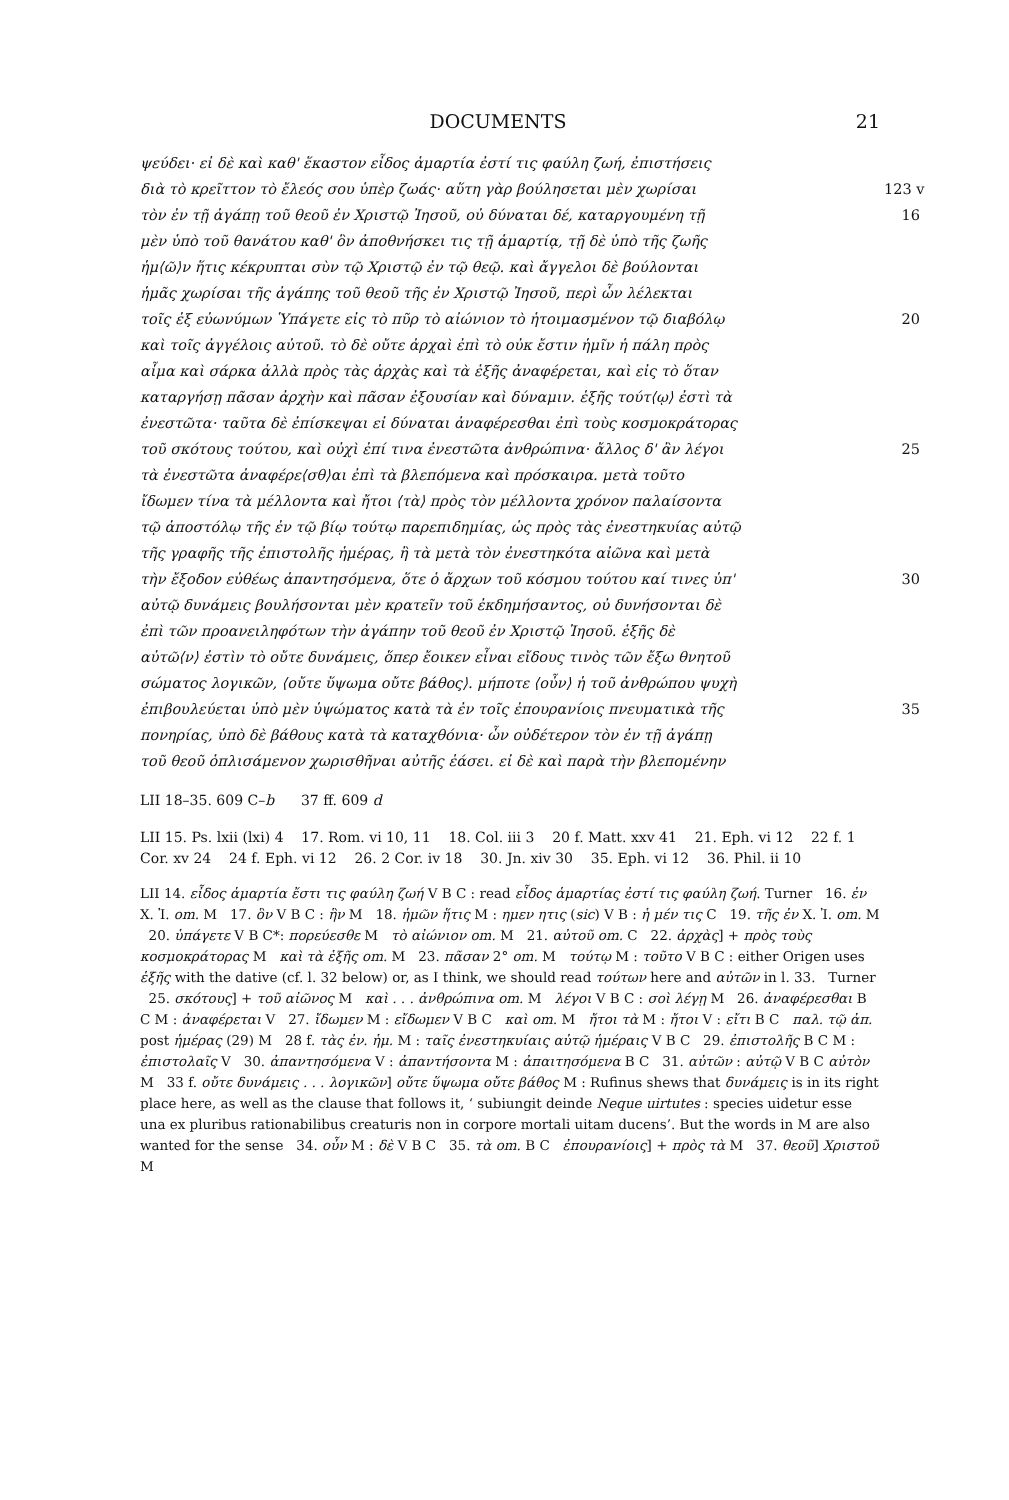DOCUMENTS 21
ψεύδει· εἰ δὲ καὶ καθ' ἕκαστον εἶδος ἁμαρτία ἐστί τις φαύλη ζωή, ἐπιστήσεις
διὰ τὸ κρεῖττον τὸ ἔλεός σου ὑπὲρ ζωάς· αὕτη γὰρ βούλησεται μὲν χωρίσαι 123 v
τὸν ἐν τῇ ἀγάπῃ τοῦ θεοῦ ἐν Χριστῷ Ἰησοῦ, οὐ δύναται δέ, καταργουμένη τῇ 16
μὲν ὑπὸ τοῦ θανάτου καθ' ὃν ἀποθνήσκει τις τῇ ἁμαρτίᾳ, τῇ δὲ ὑπὸ τῆς ζωῆς
ἡμ⟨ῶ⟩ν ἥτις κέκρυπται σὺν τῷ Χριστῷ ἐν τῷ θεῷ. καὶ ἄγγελοι δὲ βούλονται
ἡμᾶς χωρίσαι τῆς ἀγάπης τοῦ θεοῦ τῆς ἐν Χριστῷ Ἰησοῦ, περὶ ὧν λέλεκται
τοῖς ἐξ εὐωνύμων Ὑπάγετε εἰς τὸ πῦρ τὸ αἰώνιον τὸ ἡτοιμασμένον τῷ διαβόλῳ 20
καὶ τοῖς ἀγγέλοις αὐτοῦ. τὸ δὲ οὔτε ἀρχαὶ ἐπὶ τὸ οὐκ ἔστιν ἡμῖν ἡ πάλη πρὸς
αἷμα καὶ σάρκα ἀλλὰ πρὸς τὰς ἀρχὰς καὶ τὰ ἑξῆς ἀναφέρεται, καὶ εἰς τὸ ὅταν
καταργήσῃ πᾶσαν ἀρχὴν καὶ πᾶσαν ἐξουσίαν καὶ δύναμιν. ἑξῆς τούτ⟨ῳ⟩ ἐστὶ τὰ
ἐνεστῶτα· ταῦτα δὲ ἐπίσκεψαι εἰ δύναται ἀναφέρεσθαι ἐπὶ τοὺς κοσμοκράτορας
τοῦ σκότους τούτου, καὶ οὐχὶ ἐπί τινα ἐνεστῶτα ἀνθρώπινα· ἄλλος δ' ἂν λέγοι 25
τὰ ἐνεστῶτα ἀναφέρε⟨σθ⟩αι ἐπὶ τὰ βλεπόμενα καὶ πρόσκαιρα. μετὰ τοῦτο
ἴδωμεν τίνα τὰ μέλλοντα καὶ ἤτοι ⟨τὰ⟩ πρὸς τὸν μέλλοντα χρόνον παλαίσοντα
τῷ ἀποστόλῳ τῆς ἐν τῷ βίῳ τούτῳ παρεπιδημίας, ὡς πρὸς τὰς ἐνεστηκυίας αὐτῷ
τῆς γραφῆς τῆς ἐπιστολῆς ἡμέρας, ἢ τὰ μετὰ τὸν ἐνεστηκότα αἰῶνα καὶ μετὰ
τὴν ἔξοδον εὐθέως ἀπαντησόμενα, ὅτε ὁ ἄρχων τοῦ κόσμου τούτου καί τινες ὑπ' 30
αὐτῷ δυνάμεις βουλήσονται μὲν κρατεῖν τοῦ ἐκδημήσαντος, οὐ δυνήσονται δὲ
ἐπὶ τῶν προανειληφότων τὴν ἀγάπην τοῦ θεοῦ ἐν Χριστῷ Ἰησοῦ. ἑξῆς δὲ
αὐτῶ⟨ν⟩ ἐστὶν τὸ οὔτε δυνάμεις, ὅπερ ἔοικεν εἶναι εἴδους τινὸς τῶν ἔξω θνητοῦ
σώματος λογικῶν, ⟨οὔτε ὕψωμα οὔτε βάθος⟩. μήποτε ⟨οὖν⟩ ἡ τοῦ ἀνθρώπου ψυχὴ
ἐπιβουλεύεται ὑπὸ μὲν ὑψώματος κατὰ τὰ ἐν τοῖς ἐπουρανίοις πνευματικὰ τῆς 35
πονηρίας, ὑπὸ δὲ βάθους κατὰ τὰ καταχθόνια· ὧν οὐδέτερον τὸν ἐν τῇ ἀγάπῃ
τοῦ θεοῦ ὁπλισάμενον χωρισθῆναι αὐτῆς ἐάσει. εἰ δὲ καὶ παρὰ τὴν βλεπομένην
LII 18–35. 609 C–b 37 ff. 609 d
LII 15. Ps. lxii (lxi) 4 17. Rom. vi 10, 11 18. Col. iii 3 20 f. Matt. xxv 41 21. Eph. vi 12 22 f. 1 Cor. xv 24 24 f. Eph. vi 12 26. 2 Cor. iv 18 30. Jn. xiv 30 35. Eph. vi 12 36. Phil. ii 10
LII 14. εἶδος ἁμαρτία ἔστι τις φαύλη ζωή V B C : read εἶδος ἁμαρτίας ἐστί τις φαύλη ζωή. Turner 16. ἐν X. Ἰ. om. M 17. ὃν V B C : ἣν M 18. ἡμῶν ἥτις M : ημεν ητις (sic) V B : ἡ μέν τις C 19. τῆς ἐν X. Ἰ. om. M 20. ὑπάγετε V B C*: πορεύεσθε M τὸ αἰώνιον om. M 21. αὐτοῦ om. C 22. ἀρχὰς] + πρὸς τοὺς κοσμοκράτορας M καὶ τὰ ἑξῆς om. M 23. πᾶσαν 2° om. M τούτῳ M : τοῦτο V B C : either Origen uses ἑξῆς with the dative (cf. l. 32 below) or, as I think, we should read τούτων here and αὐτῶν in l. 33. Turner 25. σκότους] + τοῦ αἰῶνος M καὶ . . . ἀνθρώπινα om. M λέγοι V B C : σοὶ λέγῃ M 26. ἀναφέρεσθαι B C M : ἀναφέρεται V 27. ἴδωμεν M : εἴδωμεν V B C καὶ om. M ἤτοι τὰ M : ἤτοι V : εἴτι B C παλ. τῷ ἀπ. post ἡμέρας (29) M 28 f. τὰς ἐν. ἡμ. M : ταῖς ἐνεστηκυίαις αὐτῷ ἡμέραις V B C 29. ἐπιστολῆς B C M : ἐπιστολαῖς V 30. ἀπαντησόμενα V : ἀπαντήσοντα M : ἀπαιτησόμενα B C 31. αὐτῶν : αὐτῷ V B C αὐτὸν M 33 f. οὔτε δυνάμεις . . . λογικῶν] οὔτε ὕψωμα οὔτε βάθος M : Rufinus shews that δυνάμεις is in its right place here, as well as the clause that follows it, ‘ subiungit deinde Neque uirtutes : species uidetur esse una ex pluribus rationabilibus creaturis non in corpore mortali uitam ducens’. But the words in M are also wanted for the sense 34. οὖν M : δὲ V B C 35. τὰ om. B C ἐπουρανίοις] + πρὸς τὰ M 37. θεοῦ] Χριστοῦ M